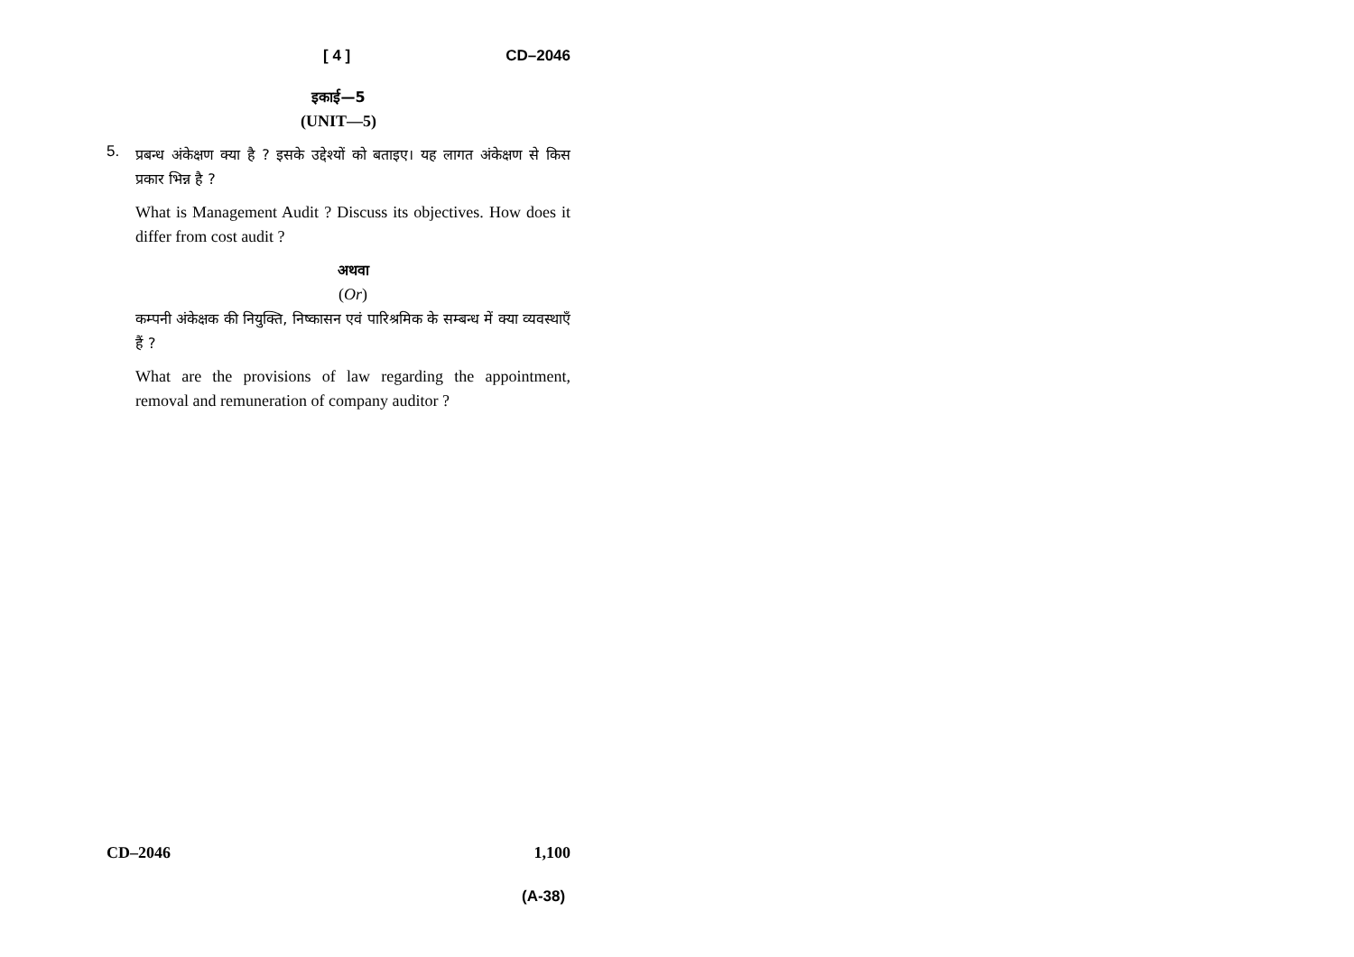[ 4 ] CD–2046
इकाई—5
(UNIT—5)
5.
प्रबन्ध अंकेक्षण क्या है ? इसके उद्देश्यों को बताइए। यह लागत अंकेक्षण से किस प्रकार भिन्न है ?
What is Management Audit ? Discuss its objectives. How does it differ from cost audit ?
अथवा
(Or)
कम्पनी अंकेक्षक की नियुक्ति, निष्कासन एवं पारिश्रमिक के सम्बन्ध में क्या व्यवस्थाएँ हैं ?
What are the provisions of law regarding the appointment, removal and remuneration of company auditor ?
CD–2046 1,100
(A-38)